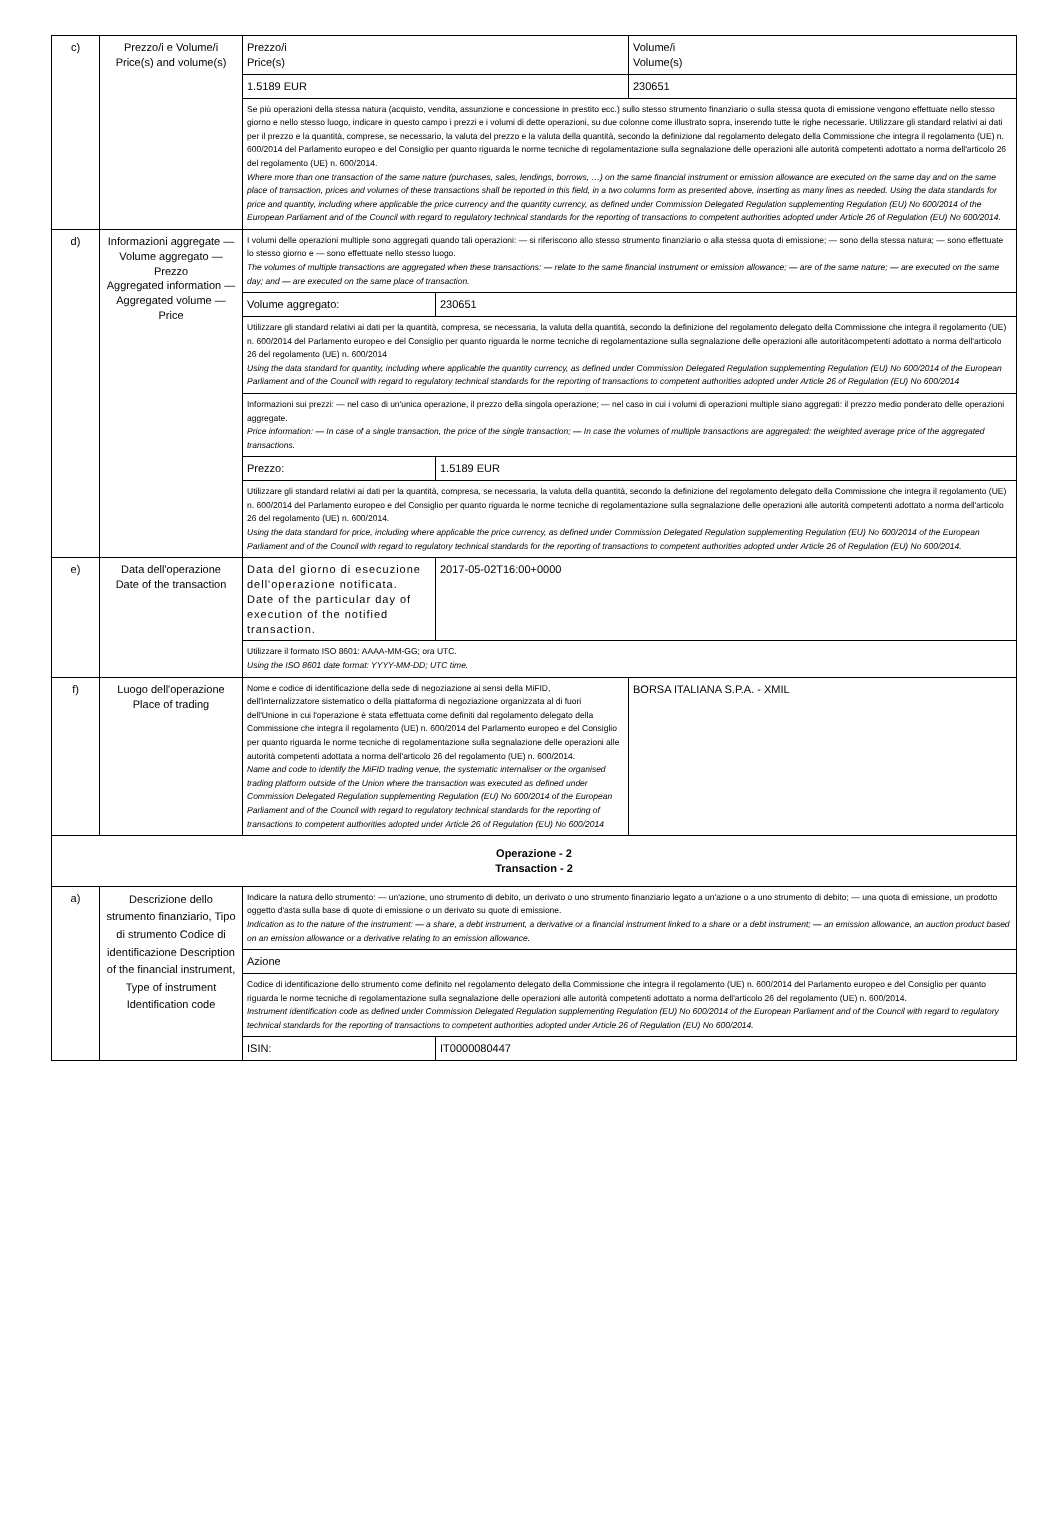| c) | Prezzo/i e Volume/i Price(s) and volume(s) | Prezzo/i Price(s) | | Volume/i Volume(s) |
| | | 1.5189 EUR | | 230651 |
| | | Se più operazioni della stessa natura (acquisto, vendita, assunzione e concessione in prestito ecc.) sullo stesso strumento finanziario o sulla stessa quota di emissione vengono effettuate nello stesso giorno e nello stesso luogo, indicare in questo campo i prezzi e i volumi di dette operazioni, su due colonne come illustrato sopra, inserendo tutte le righe necessarie. Utilizzare gli standard relativi ai dati per il prezzo e la quantità, comprese, se necessario, la valuta del prezzo e la valuta della quantità, secondo la definizione dal regolamento delegato della Commissione che integra il regolamento (UE) n. 600/2014 del Parlamento europeo e del Consiglio per quanto riguarda le norme tecniche di regolamentazione sulla segnalazione delle operazioni alle autorità competenti adottato a norma dell'articolo 26 del regolamento (UE) n. 600/2014. Where more than one transaction of the same nature (purchases, sales, lendings, borrows, …) on the same financial instrument or emission allowance are executed on the same day and on the same place of transaction, prices and volumes of these transactions shall be reported in this field, in a two columns form as presented above, inserting as many lines as needed. Using the data standards for price and quantity, including where applicable the price currency and the quantity currency, as defined under Commission Delegated Regulation supplementing Regulation (EU) No 600/2014 of the European Parliament and of the Council with regard to regulatory technical standards for the reporting of transactions to competent authorities adopted under Article 26 of Regulation (EU) No 600/2014. | | |
| d) | Informazioni aggregate — Volume aggregato — Prezzo Aggregated information — Aggregated volume — Price | I volumi delle operazioni multiple sono aggregati quando tali operazioni: — si riferiscono allo stesso strumento finanziario o alla stessa quota di emissione; — sono della stessa natura; — sono effettuate lo stesso giorno e — sono effettuate nello stesso luogo. The volumes of multiple transactions are aggregated when these transactions: — relate to the same financial instrument or emission allowance; — are of the same nature; — are executed on the same day; and — are executed on the same place of transaction. | | |
| | | Volume aggregato: | 230651 | |
| | | Utilizzare gli standard relativi ai dati per la quantità, compresa, se necessaria, la valuta della quantità, secondo la definizione del regolamento delegato della Commissione che integra il regolamento (UE) n. 600/2014 del Parlamento europeo e del Consiglio per quanto riguarda le norme tecniche di regolamentazione sulla segnalazione delle operazioni alle autoritàcompetenti adottato a norma dell'articolo 26 del regolamento (UE) n. 600/2014 Using the data standard for quantity, including where applicable the quantity currency, as defined under Commission Delegated Regulation supplementing Regulation (EU) No 600/2014 of the European Parliament and of the Council with regard to regulatory technical standards for the reporting of transactions to competent authorities adopted under Article 26 of Regulation (EU) No 600/2014 | | |
| | | Informazioni sui prezzi: — nel caso di un'unica operazione, il prezzo della singola operazione; — nel caso in cui i volumi di operazioni multiple siano aggregati: il prezzo medio ponderato delle operazioni aggregate. Price information: — In case of a single transaction, the price of the single transaction; — In case the volumes of multiple transactions are aggregated: the weighted average price of the aggregated transactions. | | |
| | | Prezzo: | 1.5189 EUR | |
| | | Utilizzare gli standard relativi ai dati per la quantità, compresa, se necessaria, la valuta della quantità, secondo la definizione del regolamento delegato della Commissione che integra il regolamento (UE) n. 600/2014 del Parlamento europeo e del Consiglio per quanto riguarda le norme tecniche di regolamentazione sulla segnalazione delle operazioni alle autorità competenti adottato a norma dell'articolo 26 del regolamento (UE) n. 600/2014. Using the data standard for price, including where applicable the price currency, as defined under Commission Delegated Regulation supplementing Regulation (EU) No 600/2014 of the European Parliament and of the Council with regard to regulatory technical standards for the reporting of transactions to competent authorities adopted under Article 26 of Regulation (EU) No 600/2014. | | |
| e) | Data dell'operazione Date of the transaction | Data del giorno di esecuzione dell'operazione notificata. Date of the particular day of execution of the notified transaction. | 2017-05-02T16:00+0000 | |
| | | Utilizzare il formato ISO 8601: AAAA-MM-GG; ora UTC. Using the ISO 8601 date format: YYYY-MM-DD; UTC time. | | |
| f) | Luogo dell'operazione Place of trading | Nome e codice di identificazione della sede di negoziazione ai sensi della MiFID, dell'internalizzatore sistematico o della piattaforma di negoziazione organizzata al di fuori dell'Unione in cui l'operazione è stata effettuata come definiti dal regolamento delegato della Commissione che integra il regolamento (UE) n. 600/2014 del Parlamento europeo e del Consiglio per quanto riguarda le norme tecniche di regolamentazione sulla segnalazione delle operazioni alle autorità competenti adottata a norma dell'articolo 26 del regolamento (UE) n. 600/2014. Name and code to identify the MiFID trading venue, the systematic internaliser or the organised trading platform outside of the Union where the transaction was executed as defined under Commission Delegated Regulation supplementing Regulation (EU) No 600/2014 of the European Parliament and of the Council with regard to regulatory technical standards for the reporting of transactions to competent authorities adopted under Article 26 of Regulation (EU) No 600/2014 | | BORSA ITALIANA S.P.A. - XMIL |
| Operazione - 2 Transaction - 2 | | | | |
| a) | Descrizione dello strumento finanziario, Tipo di strumento Codice di identificazione Description of the financial instrument, Type of instrument Identification code | Indicare la natura dello strumento: — un'azione, uno strumento di debito, un derivato o uno strumento finanziario legato a un'azione o a uno strumento di debito; — una quota di emissione, un prodotto oggetto d'asta sulla base di quote di emissione o un derivato su quote di emissione. Indication as to the nature of the instrument: — a share, a debt instrument, a derivative or a financial instrument linked to a share or a debt instrument; — an emission allowance, an auction product based on an emission allowance or a derivative relating to an emission allowance. | | |
| | | Azione | | |
| | | Codice di identificazione dello strumento come definito nel regolamento delegato della Commissione che integra il regolamento (UE) n. 600/2014 del Parlamento europeo e del Consiglio per quanto riguarda le norme tecniche di regolamentazione sulla segnalazione delle operazioni alle autorità competenti adottato a norma dell'articolo 26 del regolamento (UE) n. 600/2014. Instrument identification code as defined under Commission Delegated Regulation supplementing Regulation (EU) No 600/2014 of the European Parliament and of the Council with regard to regulatory technical standards for the reporting of transactions to competent authorities adopted under Article 26 of Regulation (EU) No 600/2014. | | |
| | | ISIN: | IT0000080447 | |